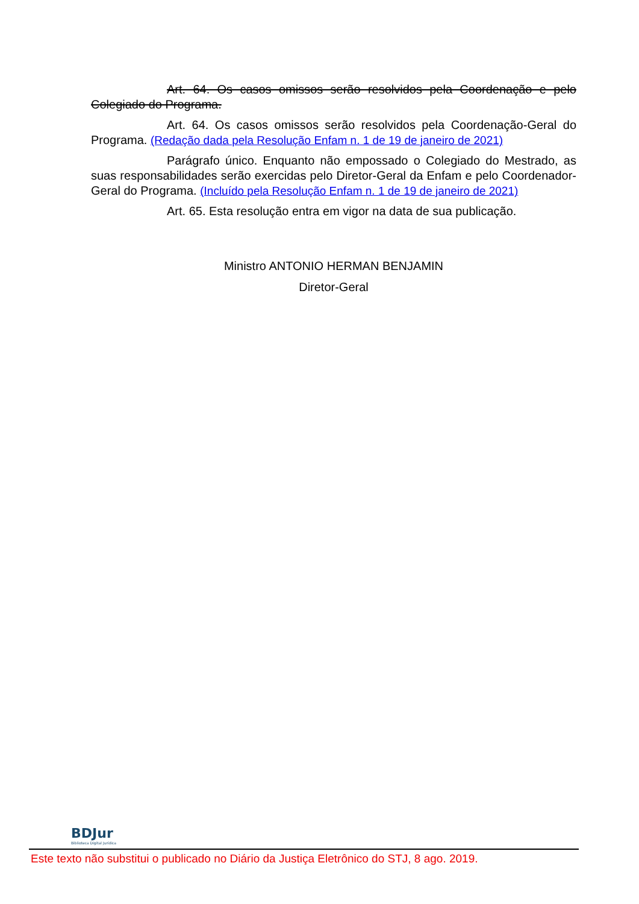Art. 64. Os casos omissos serão resolvidos pela Coordenação e pelo Colegiado do Programa.
Art. 64. Os casos omissos serão resolvidos pela Coordenação-Geral do Programa. (Redação dada pela Resolução Enfam n. 1 de 19 de janeiro de 2021)
Parágrafo único. Enquanto não empossado o Colegiado do Mestrado, as suas responsabilidades serão exercidas pelo Diretor-Geral da Enfam e pelo Coordenador-Geral do Programa. (Incluído pela Resolução Enfam n. 1 de 19 de janeiro de 2021)
Art. 65. Esta resolução entra em vigor na data de sua publicação.
Ministro ANTONIO HERMAN BENJAMIN
Diretor-Geral
BDJur
Biblioteca Digital Jurídica
Este texto não substitui o publicado no Diário da Justiça Eletrônico do STJ, 8 ago. 2019.